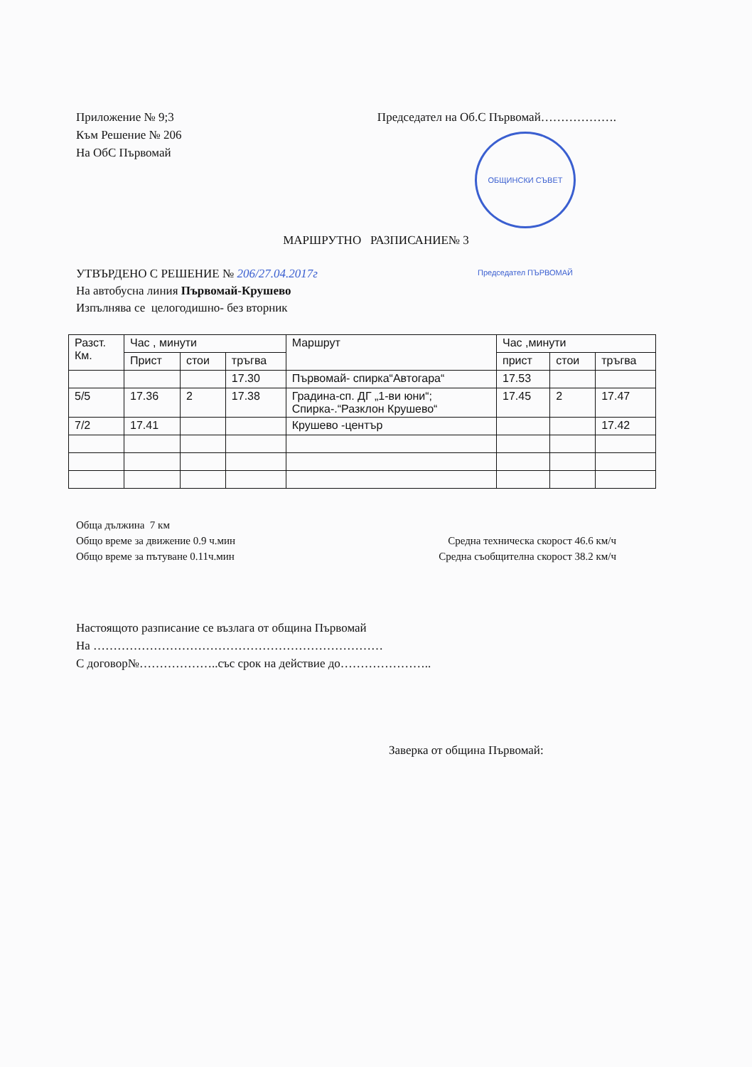Приложение № 9;3
Към Решение № 206
На ОбС Първомай
Председател на Об.С Първомай……………….
ОБЩИНСКИ СЪВЕТ Председател ПЪРВОМАЙ
МАРШРУТНО РАЗПИСАНИЕ№ 3
УТВЪРДЕНО С РЕШЕНИЕ № 206/27.04.2017г
На автобусна линия Първомай-Крушево
Изпълнява се целогодишно- без вторник
| Разст. Км. | Час , минути | | | Маршрут | Час ,минути | | |
| --- | --- | --- | --- | --- | --- | --- | --- |
| | Прист | стои | тръгва | | прист | стои | тръгва |
| | | | 17.30 | Първомай- спирка“Автогара“ | 17.53 | | |
| 5/5 | 17.36 | 2 | 17.38 | Градина-сп. ДГ „1-ви юни“; Спирка-.“Разклон Крушево“ | 17.45 | 2 | 17.47 |
| 7/2 | 17.41 | | | Крушево -център | | | 17.42 |
Обща дължина 7 км
Общо време за движение 0.9 ч.мин Средна техническа скорост 46.6 км/ч
Общо време за пътуване 0.11ч.мин Средна съобщителна скорост 38.2 км/ч
Настоящото разписание се възлага от община Първомай
На ………………………………………………………………
С договор№………………..със срок на действие до…………………..
Заверка от община Първомай: